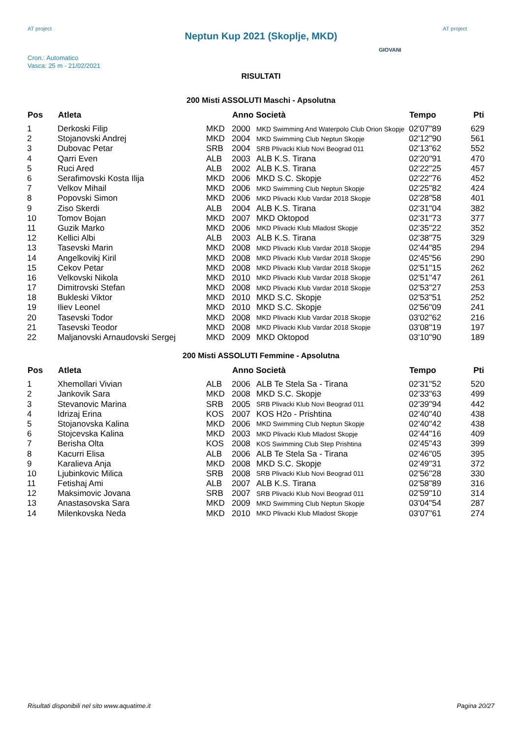AT project
Neptun Kup 2021 (Skoplje, MKD)
AT project
Cron.: Automatico
Vasca: 25 m - 21/02/2021
GIOVANI
RISULTATI
200 Misti ASSOLUTI Maschi - Apsolutna
| Pos | Atleta | | Anno Società | | Tempo | Pti |
| --- | --- | --- | --- | --- | --- | --- |
| 1 | Derkoski Filip | MKD | 2000 | MKD Swimming And Waterpolo Club Orion Skopje | 02'07"89 | 629 |
| 2 | Stojanovski Andrej | MKD | 2004 | MKD Swimming Club Neptun Skopje | 02'12"90 | 561 |
| 3 | Dubovac Petar | SRB | 2004 | SRB Plivacki Klub Novi Beograd 011 | 02'13"62 | 552 |
| 4 | Qarri Even | ALB | 2003 | ALB K.S. Tirana | 02'20"91 | 470 |
| 5 | Ruci Ared | ALB | 2002 | ALB K.S. Tirana | 02'22"25 | 457 |
| 6 | Serafimovski Kosta Ilija | MKD | 2006 | MKD S.C. Skopje | 02'22"76 | 452 |
| 7 | Velkov Mihail | MKD | 2006 | MKD Swimming Club Neptun Skopje | 02'25"82 | 424 |
| 8 | Popovski Simon | MKD | 2006 | MKD Plivacki Klub Vardar 2018 Skopje | 02'28"58 | 401 |
| 9 | Ziso Skerdi | ALB | 2004 | ALB K.S. Tirana | 02'31"04 | 382 |
| 10 | Tomov Bojan | MKD | 2007 | MKD Oktopod | 02'31"73 | 377 |
| 11 | Guzik Marko | MKD | 2006 | MKD Plivacki Klub Mladost Skopje | 02'35"22 | 352 |
| 12 | Kellici Albi | ALB | 2003 | ALB K.S. Tirana | 02'38"75 | 329 |
| 13 | Tasevski Marin | MKD | 2008 | MKD Plivacki Klub Vardar 2018 Skopje | 02'44"85 | 294 |
| 14 | Angelkovikj Kiril | MKD | 2008 | MKD Plivacki Klub Vardar 2018 Skopje | 02'45"56 | 290 |
| 15 | Cekov Petar | MKD | 2008 | MKD Plivacki Klub Vardar 2018 Skopje | 02'51"15 | 262 |
| 16 | Velkovski Nikola | MKD | 2010 | MKD Plivacki Klub Vardar 2018 Skopje | 02'51"47 | 261 |
| 17 | Dimitrovski Stefan | MKD | 2008 | MKD Plivacki Klub Vardar 2018 Skopje | 02'53"27 | 253 |
| 18 | Bukleski Viktor | MKD | 2010 | MKD S.C. Skopje | 02'53"51 | 252 |
| 19 | Iliev Leonel | MKD | 2010 | MKD S.C. Skopje | 02'56"09 | 241 |
| 20 | Tasevski Todor | MKD | 2008 | MKD Plivacki Klub Vardar 2018 Skopje | 03'02"62 | 216 |
| 21 | Tasevski Teodor | MKD | 2008 | MKD Plivacki Klub Vardar 2018 Skopje | 03'08"19 | 197 |
| 22 | Maljanovski Arnaudovski Sergej | MKD | 2009 | MKD Oktopod | 03'10"90 | 189 |
200 Misti ASSOLUTI Femmine - Apsolutna
| Pos | Atleta | | Anno Società | | Tempo | Pti |
| --- | --- | --- | --- | --- | --- | --- |
| 1 | Xhemollari Vivian | ALB | 2006 | ALB Te Stela Sa - Tirana | 02'31"52 | 520 |
| 2 | Jankovik Sara | MKD | 2008 | MKD S.C. Skopje | 02'33"63 | 499 |
| 3 | Stevanovic Marina | SRB | 2005 | SRB Plivacki Klub Novi Beograd 011 | 02'39"94 | 442 |
| 4 | Idrizaj Erina | KOS | 2007 | KOS H2o - Prishtina | 02'40"40 | 438 |
| 5 | Stojanovska Kalina | MKD | 2006 | MKD Swimming Club Neptun Skopje | 02'40"42 | 438 |
| 6 | Stojcevska Kalina | MKD | 2003 | MKD Plivacki Klub Mladost Skopje | 02'44"16 | 409 |
| 7 | Berisha Olta | KOS | 2008 | KOS Swimming Club Step Prishtina | 02'45"43 | 399 |
| 8 | Kacurri Elisa | ALB | 2006 | ALB Te Stela Sa - Tirana | 02'46"05 | 395 |
| 9 | Karalieva Anja | MKD | 2008 | MKD S.C. Skopje | 02'49"31 | 372 |
| 10 | Ljubinkovic Milica | SRB | 2008 | SRB Plivacki Klub Novi Beograd 011 | 02'56"28 | 330 |
| 11 | Fetishaj Ami | ALB | 2007 | ALB K.S. Tirana | 02'58"89 | 316 |
| 12 | Maksimovic Jovana | SRB | 2007 | SRB Plivacki Klub Novi Beograd 011 | 02'59"10 | 314 |
| 13 | Anastasovska Sara | MKD | 2009 | MKD Swimming Club Neptun Skopje | 03'04"54 | 287 |
| 14 | Milenkovska Neda | MKD | 2010 | MKD Plivacki Klub Mladost Skopje | 03'07"61 | 274 |
Risultati disponibili nel sito www.aquatime.it Pagina 20/27